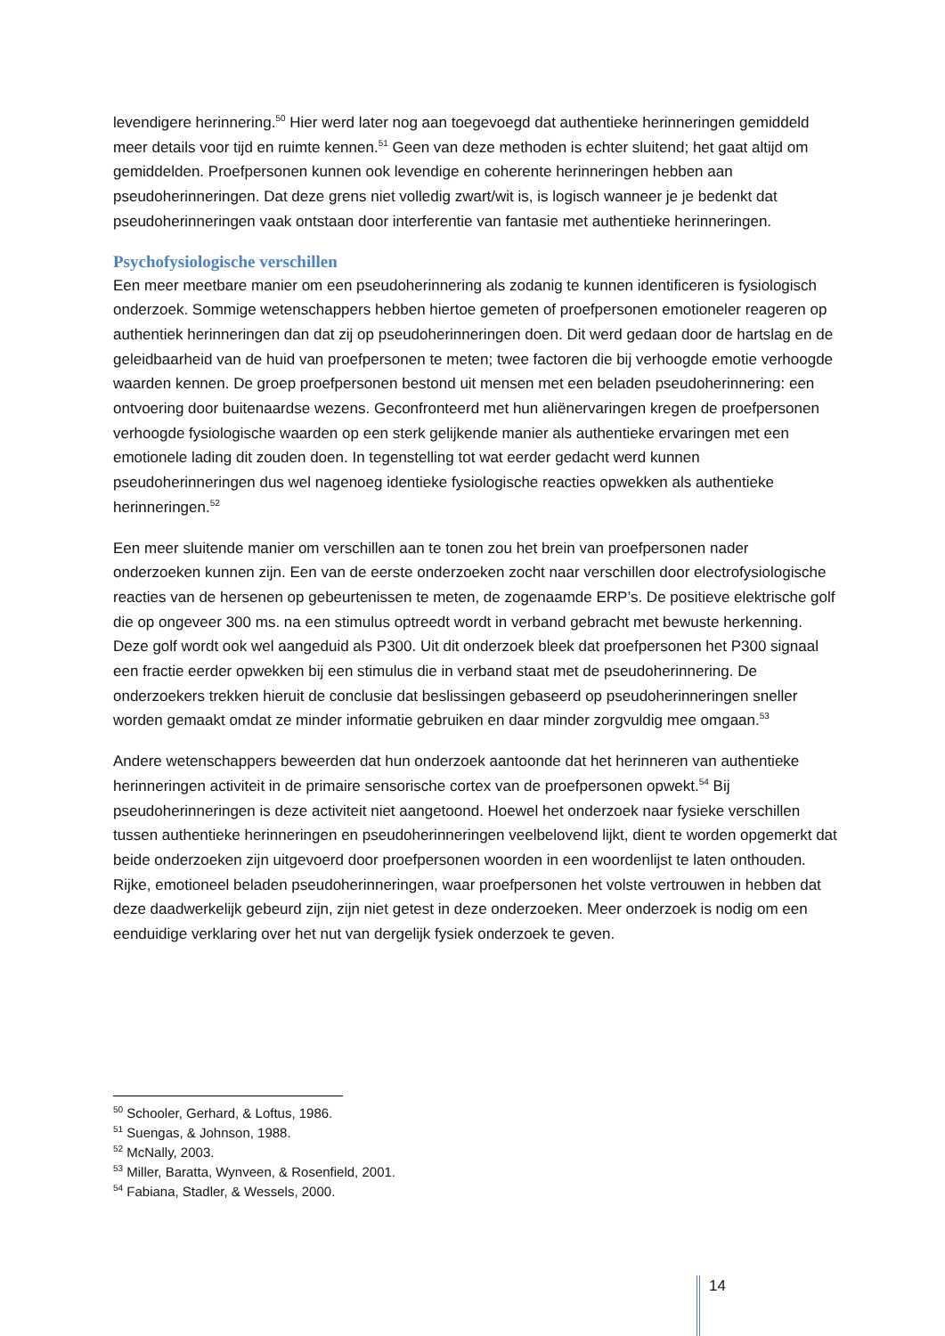levendigere herinnering.<sup>50</sup> Hier werd later nog aan toegevoegd dat authentieke herinneringen gemiddeld meer details voor tijd en ruimte kennen.<sup>51</sup> Geen van deze methoden is echter sluitend; het gaat altijd om gemiddelden. Proefpersonen kunnen ook levendige en coherente herinneringen hebben aan pseudoherinneringen. Dat deze grens niet volledig zwart/wit is, is logisch wanneer je je bedenkt dat pseudoherinneringen vaak ontstaan door interferentie van fantasie met authentieke herinneringen.
Psychofysiologische verschillen
Een meer meetbare manier om een pseudoherinnering als zodanig te kunnen identificeren is fysiologisch onderzoek. Sommige wetenschappers hebben hiertoe gemeten of proefpersonen emotioneler reageren op authentiek herinneringen dan dat zij op pseudoherinneringen doen. Dit werd gedaan door de hartslag en de geleidbaarheid van de huid van proefpersonen te meten; twee factoren die bij verhoogde emotie verhoogde waarden kennen. De groep proefpersonen bestond uit mensen met een beladen pseudoherinnering: een ontvoering door buitenaardse wezens. Geconfronteerd met hun aliënervaringen kregen de proefpersonen verhoogde fysiologische waarden op een sterk gelijkende manier als authentieke ervaringen met een emotionele lading dit zouden doen. In tegenstelling tot wat eerder gedacht werd kunnen pseudoherinneringen dus wel nagenoeg identieke fysiologische reacties opwekken als authentieke herinneringen.<sup>52</sup>
Een meer sluitende manier om verschillen aan te tonen zou het brein van proefpersonen nader onderzoeken kunnen zijn. Een van de eerste onderzoeken zocht naar verschillen door electrofysiologische reacties van de hersenen op gebeurtenissen te meten, de zogenaamde ERP’s. De positieve elektrische golf die op ongeveer 300 ms. na een stimulus optreedt wordt in verband gebracht met bewuste herkenning. Deze golf wordt ook wel aangeduid als P300. Uit dit onderzoek bleek dat proefpersonen het P300 signaal een fractie eerder opwekken bij een stimulus die in verband staat met de pseudoherinnering. De onderzoekers trekken hieruit de conclusie dat beslissingen gebaseerd op pseudoherinneringen sneller worden gemaakt omdat ze minder informatie gebruiken en daar minder zorgvuldig mee omgaan.<sup>53</sup>
Andere wetenschappers beweerden dat hun onderzoek aantoonde dat het herinneren van authentieke herinneringen activiteit in de primaire sensorische cortex van de proefpersonen opwekt.<sup>54</sup> Bij pseudoherinneringen is deze activiteit niet aangetoond. Hoewel het onderzoek naar fysieke verschillen tussen authentieke herinneringen en pseudoherinneringen veelbelovend lijkt, dient te worden opgemerkt dat beide onderzoeken zijn uitgevoerd door proefpersonen woorden in een woordenlijst te laten onthouden. Rijke, emotioneel beladen pseudoherinneringen, waar proefpersonen het volste vertrouwen in hebben dat deze daadwerkelijk gebeurd zijn, zijn niet getest in deze onderzoeken. Meer onderzoek is nodig om een eenduidige verklaring over het nut van dergelijk fysiek onderzoek te geven.
<sup>50</sup> Schooler, Gerhard, & Loftus, 1986.
<sup>51</sup> Suengas, & Johnson, 1988.
<sup>52</sup> McNally, 2003.
<sup>53</sup> Miller, Baratta, Wynveen, & Rosenfield, 2001.
<sup>54</sup> Fabiana, Stadler, & Wessels, 2000.
14